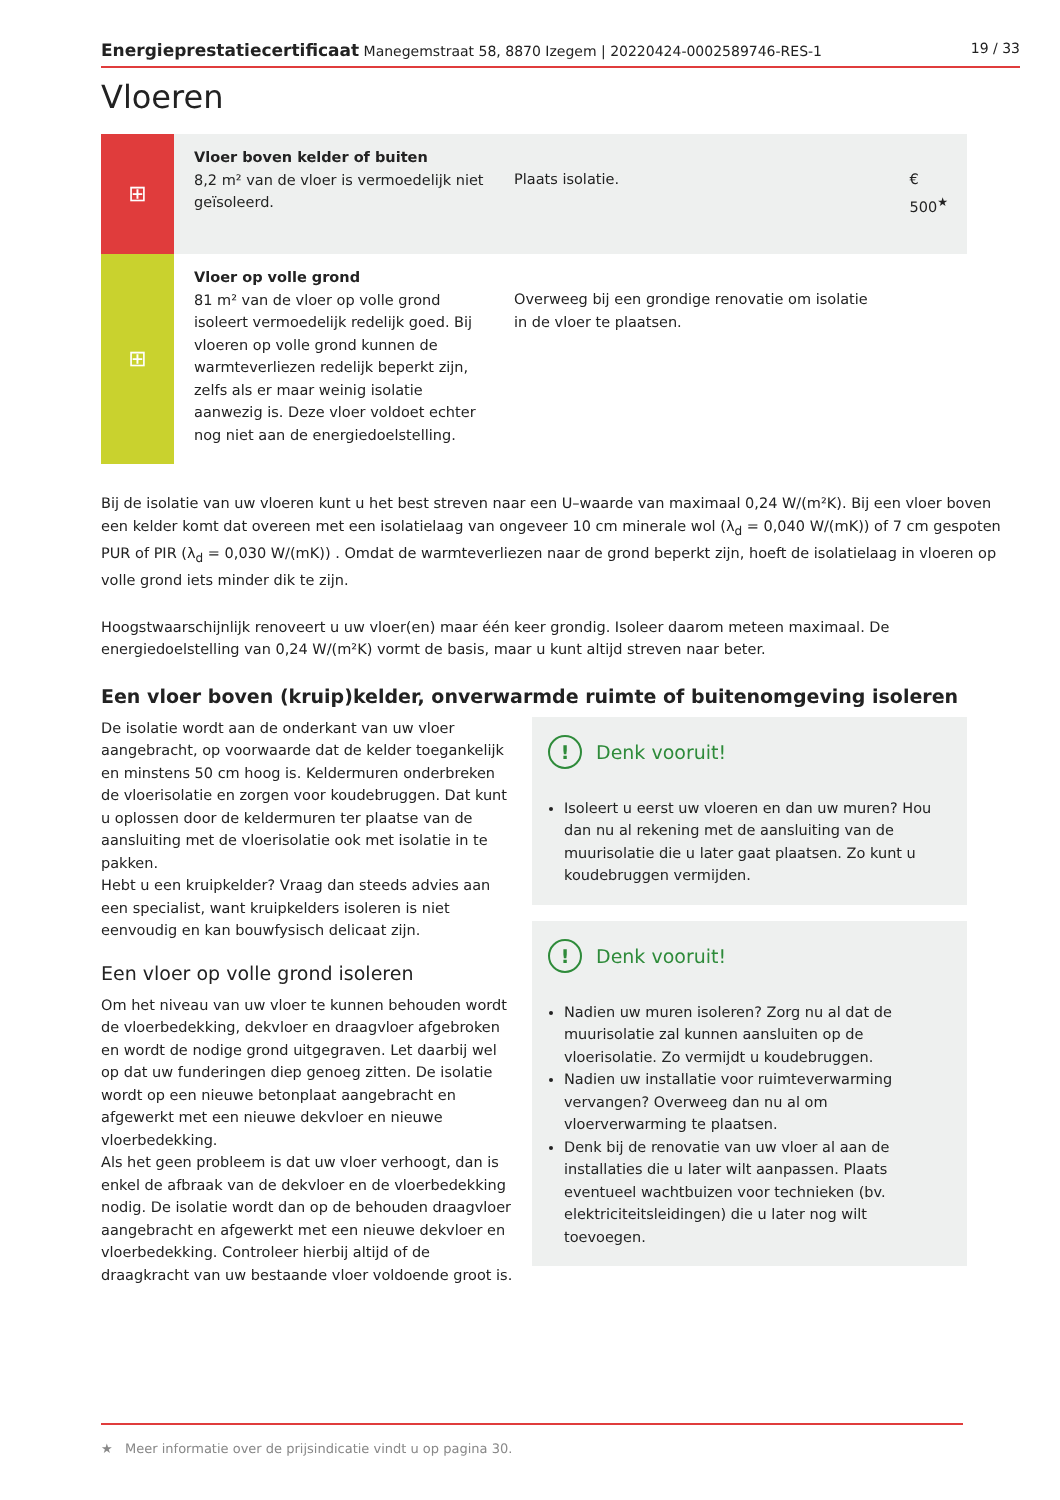Energieprestatiecertificaat Manegemstraat 58, 8870 Izegem | 20220424-0002589746-RES-1 19 / 33
Vloeren
| ⊞ | Vloer boven kelder of buiten 8,2 m² van de vloer is vermoedelijk niet geïsoleerd. | Plaats isolatie. | € 500<sup>★</sup> |
| ⊞ | Vloer op volle grond 81 m² van de vloer op volle grond isoleert vermoedelijk redelijk goed. Bij vloeren op volle grond kunnen de warmteverliezen redelijk beperkt zijn, zelfs als er maar weinig isolatie aanwezig is. Deze vloer voldoet echter nog niet aan de energiedoelstelling. | Overweeg bij een grondige renovatie om isolatie in de vloer te plaatsen. | |
Bij de isolatie van uw vloeren kunt u het best streven naar een U–waarde van maximaal 0,24 W/(m²K). Bij een vloer boven een kelder komt dat overeen met een isolatielaag van ongeveer 10 cm minerale wol (λ<sub>d</sub> = 0,040 W/(mK)) of 7 cm gespoten PUR of PIR (λ<sub>d</sub> = 0,030 W/(mK)) . Omdat de warmteverliezen naar de grond beperkt zijn, hoeft de isolatielaag in vloeren op volle grond iets minder dik te zijn.
Hoogstwaarschijnlijk renoveert u uw vloer(en) maar één keer grondig. Isoleer daarom meteen maximaal. De energiedoelstelling van 0,24 W/(m²K) vormt de basis, maar u kunt altijd streven naar beter.
Een vloer boven (kruip)kelder, onverwarmde ruimte of buitenomgeving isoleren
De isolatie wordt aan de onderkant van uw vloer aangebracht, op voorwaarde dat de kelder toegankelijk en minstens 50 cm hoog is. Keldermuren onderbreken de vloerisolatie en zorgen voor koudebruggen. Dat kunt u oplossen door de keldermuren ter plaatse van de aansluiting met de vloerisolatie ook met isolatie in te pakken.
Hebt u een kruipkelder? Vraag dan steeds advies aan een specialist, want kruipkelders isoleren is niet eenvoudig en kan bouwfysisch delicaat zijn.
Een vloer op volle grond isoleren
Om het niveau van uw vloer te kunnen behouden wordt de vloerbedekking, dekvloer en draagvloer afgebroken en wordt de nodige grond uitgegraven. Let daarbij wel op dat uw funderingen diep genoeg zitten. De isolatie wordt op een nieuwe betonplaat aangebracht en afgewerkt met een nieuwe dekvloer en nieuwe vloerbedekking.
Als het geen probleem is dat uw vloer verhoogt, dan is enkel de afbraak van de dekvloer en de vloerbedekking nodig. De isolatie wordt dan op de behouden draagvloer aangebracht en afgewerkt met een nieuwe dekvloer en vloerbedekking. Controleer hierbij altijd of de draagkracht van uw bestaande vloer voldoende groot is.
! Denk vooruit!
Isoleert u eerst uw vloeren en dan uw muren? Hou dan nu al rekening met de aansluiting van de muurisolatie die u later gaat plaatsen. Zo kunt u koudebruggen vermijden.
! Denk vooruit!
Nadien uw muren isoleren? Zorg nu al dat de muurisolatie zal kunnen aansluiten op de vloerisolatie. Zo vermijdt u koudebruggen.
Nadien uw installatie voor ruimteverwarming vervangen? Overweeg dan nu al om vloerverwarming te plaatsen.
Denk bij de renovatie van uw vloer al aan de installaties die u later wilt aanpassen. Plaats eventueel wachtbuizen voor technieken (bv. elektriciteitsleidingen) die u later nog wilt toevoegen.
★ Meer informatie over de prijsindicatie vindt u op pagina 30.